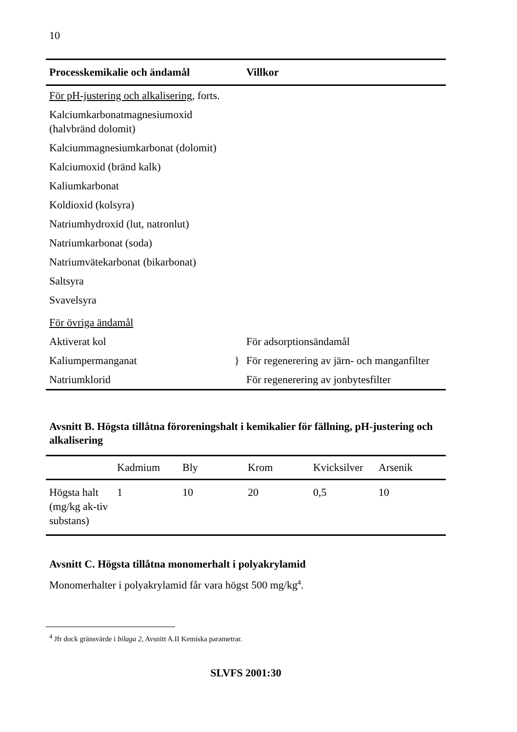10
| Processkemikalie och ändamål | Villkor |
| --- | --- |
| För pH-justering och alkalisering , forts. | |
| Kalciumkarbonatmagnesiumoxid (halvbränd dolomit) | |
| Kalciummagnesiumkarbonat (dolomit) | |
| Kalciumoxid (bränd kalk) | |
| Kaliumkarbonat | |
| Koldioxid (kolsyra) | |
| Natriumhydroxid (lut, natronlut) | |
| Natriumkarbonat (soda) | |
| Natriumvätekarbonat (bikarbonat) | |
| Saltsyra | |
| Svavelsyra | |
| För övriga ändamål | |
| Aktiverat kol | För adsorptionsändamål |
| Kaliumpermanganat } | För regenerering av järn- och manganfilter |
| Natriumklorid | För regenerering av jonbytesfilter |
Avsnitt B. Högsta tillåtna föroreningshalt i kemikalier för fällning, pH-justering och alkalisering
| | Kadmium | Bly | Krom | Kvicksilver | Arsenik |
| --- | --- | --- | --- | --- | --- |
| Högsta halt (mg/kg ak-tiv substans) | 1 | 10 | 20 | 0,5 | 10 |
Avsnitt C. Högsta tillåtna monomerhalt i polyakrylamid
Monomerhalter i polyakrylamid får vara högst 500 mg/kg<sup>4</sup>.
<sup>4</sup> Jfr dock gränsvärde i bilaga 2, Avsnitt A.II Kemiska parametrar.
SLVFS 2001:30